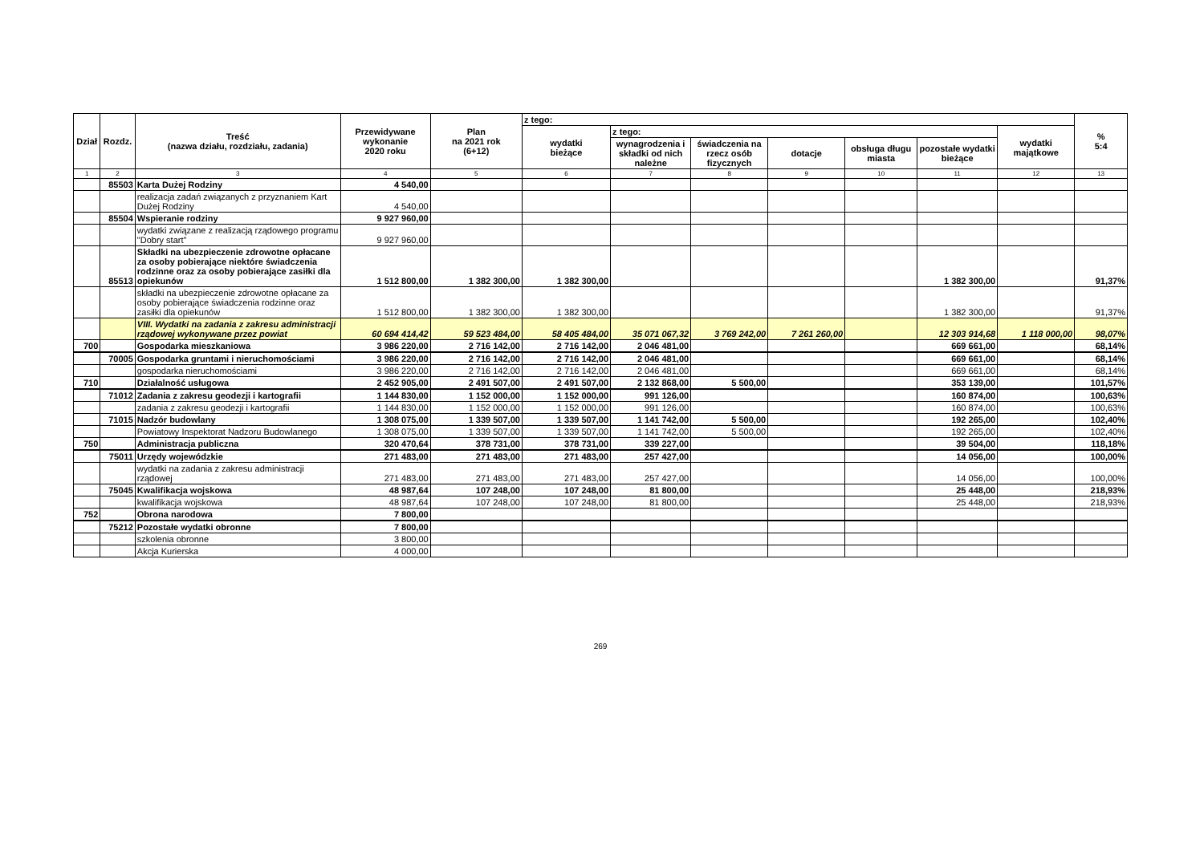| Dział | Rozdz. | Treść (nazwa działu, rozdziału, zadania) | Przewidywane wykonanie 2020 roku | Plan na 2021 rok (6+12) | z tego: | | | | | | | % 5:4 |
| --- | --- | --- | --- | --- | --- | --- | --- | --- | --- | --- | --- | --- |
| | | | | | wydatki bieżące | z tego: | | | | | wydatki majątkowe | |
| | | | | | | wynagrodzenia i składki od nich należne | świadczenia na rzecz osób fizycznych | dotacje | obsługa długu miasta | pozostałe wydatki bieżące | | |
| 1 | 2 | 3 | 4 | 5 | 6 | 7 | 8 | 9 | 10 | 11 | 12 | 13 |
| | 85503 | Karta Dużej Rodziny | 4 540,00 | | | | | | | | | |
| | | realizacja zadań związanych z przyznaniem Kart Dużej Rodziny | 4 540,00 | | | | | | | | | |
| | 85504 | Wspieranie rodziny | 9 927 960,00 | | | | | | | | | |
| | | wydatki związane z realizacją rządowego programu "Dobry start" | 9 927 960,00 | | | | | | | | | |
| | 85513 | Składki na ubezpieczenie zdrowotne opłacane za osoby pobierające niektóre świadczenia rodzinne oraz za osoby pobierające zasiłki dla opiekunów | 1 512 800,00 | 1 382 300,00 | 1 382 300,00 | | | | | 1 382 300,00 | | 91,37% |
| | | składki na ubezpieczenie zdrowotne opłacane za osoby pobierające świadczenia rodzinne oraz zasiłki dla opiekunów | 1 512 800,00 | 1 382 300,00 | 1 382 300,00 | | | | | 1 382 300,00 | | 91,37% |
| | | VIII. Wydatki na zadania z zakresu administracji rządowej wykonywane przez powiat | 60 694 414,42 | 59 523 484,00 | 58 405 484,00 | 35 071 067,32 | 3 769 242,00 | 7 261 260,00 | | 12 303 914,68 | 1 118 000,00 | 98,07% |
| 700 | | Gospodarka mieszkaniowa | 3 986 220,00 | 2 716 142,00 | 2 716 142,00 | 2 046 481,00 | | | | 669 661,00 | | 68,14% |
| | 70005 | Gospodarka gruntami i nieruchomościami | 3 986 220,00 | 2 716 142,00 | 2 716 142,00 | 2 046 481,00 | | | | 669 661,00 | | 68,14% |
| | | gospodarka nieruchomościami | 3 986 220,00 | 2 716 142,00 | 2 716 142,00 | 2 046 481,00 | | | | 669 661,00 | | 68,14% |
| 710 | | Działalność usługowa | 2 452 905,00 | 2 491 507,00 | 2 491 507,00 | 2 132 868,00 | 5 500,00 | | | 353 139,00 | | 101,57% |
| | 71012 | Zadania z zakresu geodezji i kartografii | 1 144 830,00 | 1 152 000,00 | 1 152 000,00 | 991 126,00 | | | | 160 874,00 | | 100,63% |
| | | zadania z zakresu geodezji i kartografii | 1 144 830,00 | 1 152 000,00 | 1 152 000,00 | 991 126,00 | | | | 160 874,00 | | 100,63% |
| | 71015 | Nadzór budowlany | 1 308 075,00 | 1 339 507,00 | 1 339 507,00 | 1 141 742,00 | 5 500,00 | | | 192 265,00 | | 102,40% |
| | | Powiatowy Inspektorat Nadzoru Budowlanego | 1 308 075,00 | 1 339 507,00 | 1 339 507,00 | 1 141 742,00 | 5 500,00 | | | 192 265,00 | | 102,40% |
| 750 | | Administracja publiczna | 320 470,64 | 378 731,00 | 378 731,00 | 339 227,00 | | | | 39 504,00 | | 118,18% |
| | 75011 | Urzędy wojewódzkie | 271 483,00 | 271 483,00 | 271 483,00 | 257 427,00 | | | | 14 056,00 | | 100,00% |
| | | wydatki na zadania z zakresu administracji rządowej | 271 483,00 | 271 483,00 | 271 483,00 | 257 427,00 | | | | 14 056,00 | | 100,00% |
| | 75045 | Kwalifikacja wojskowa | 48 987,64 | 107 248,00 | 107 248,00 | 81 800,00 | | | | 25 448,00 | | 218,93% |
| | | kwalifikacja wojskowa | 48 987,64 | 107 248,00 | 107 248,00 | 81 800,00 | | | | 25 448,00 | | 218,93% |
| 752 | | Obrona narodowa | 7 800,00 | | | | | | | | | |
| | 75212 | Pozostałe wydatki obronne | 7 800,00 | | | | | | | | | |
| | | szkolenia obronne | 3 800,00 | | | | | | | | | |
| | | Akcja Kurierska | 4 000,00 | | | | | | | | | |
269